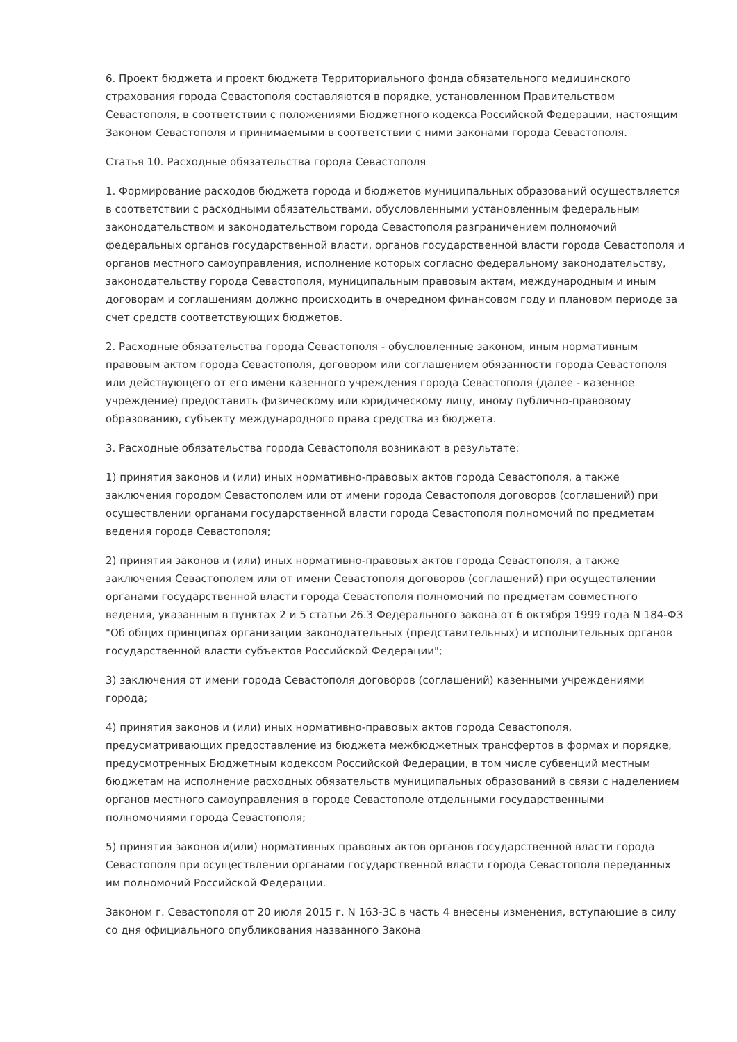6. Проект бюджета и проект бюджета Территориального фонда обязательного медицинского страхования города Севастополя составляются в порядке, установленном Правительством Севастополя, в соответствии с положениями Бюджетного кодекса Российской Федерации, настоящим Законом Севастополя и принимаемыми в соответствии с ними законами города Севастополя.
Статья 10. Расходные обязательства города Севастополя
1. Формирование расходов бюджета города и бюджетов муниципальных образований осуществляется в соответствии с расходными обязательствами, обусловленными установленным федеральным законодательством и законодательством города Севастополя разграничением полномочий федеральных органов государственной власти, органов государственной власти города Севастополя и органов местного самоуправления, исполнение которых согласно федеральному законодательству, законодательству города Севастополя, муниципальным правовым актам, международным и иным договорам и соглашениям должно происходить в очередном финансовом году и плановом периоде за счет средств соответствующих бюджетов.
2. Расходные обязательства города Севастополя - обусловленные законом, иным нормативным правовым актом города Севастополя, договором или соглашением обязанности города Севастополя или действующего от его имени казенного учреждения города Севастополя (далее - казенное учреждение) предоставить физическому или юридическому лицу, иному публично-правовому образованию, субъекту международного права средства из бюджета.
3. Расходные обязательства города Севастополя возникают в результате:
1) принятия законов и (или) иных нормативно-правовых актов города Севастополя, а также заключения городом Севастополем или от имени города Севастополя договоров (соглашений) при осуществлении органами государственной власти города Севастополя полномочий по предметам ведения города Севастополя;
2) принятия законов и (или) иных нормативно-правовых актов города Севастополя, а также заключения Севастополем или от имени Севастополя договоров (соглашений) при осуществлении органами государственной власти города Севастополя полномочий по предметам совместного ведения, указанным в пунктах 2 и 5 статьи 26.3 Федерального закона от 6 октября 1999 года N 184-ФЗ "Об общих принципах организации законодательных (представительных) и исполнительных органов государственной власти субъектов Российской Федерации";
3) заключения от имени города Севастополя договоров (соглашений) казенными учреждениями города;
4) принятия законов и (или) иных нормативно-правовых актов города Севастополя, предусматривающих предоставление из бюджета межбюджетных трансфертов в формах и порядке, предусмотренных Бюджетным кодексом Российской Федерации, в том числе субвенций местным бюджетам на исполнение расходных обязательств муниципальных образований в связи с наделением органов местного самоуправления в городе Севастополе отдельными государственными полномочиями города Севастополя;
5) принятия законов и(или) нормативных правовых актов органов государственной власти города Севастополя при осуществлении органами государственной власти города Севастополя переданных им полномочий Российской Федерации.
Законом г. Севастополя от 20 июля 2015 г. N 163-ЗС в часть 4 внесены изменения, вступающие в силу со дня официального опубликования названного Закона